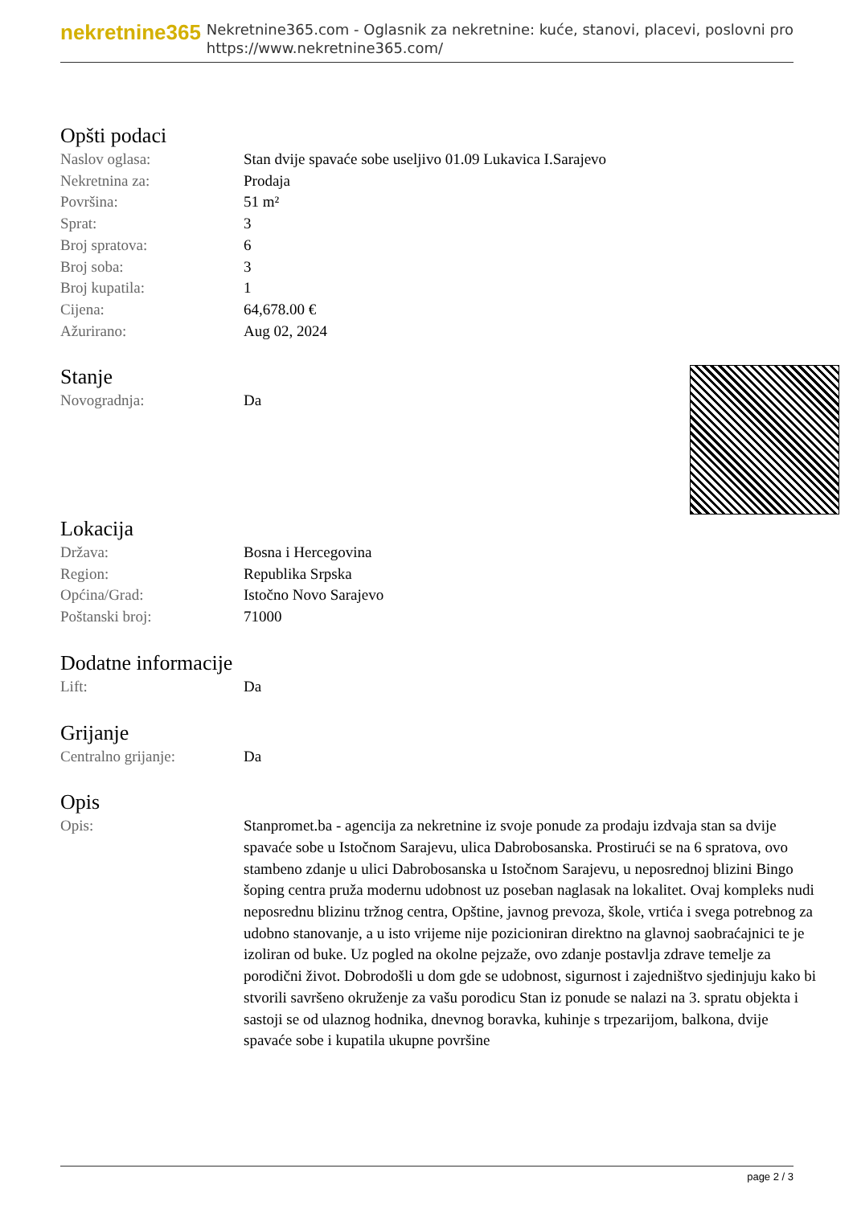nekretnine365
Nekretnine365.com - Oglasnik za nekretnine: kuće, stanovi, placevi, poslovni pro
https://www.nekretnine365.com/
Opšti podaci
| Naslov oglasa: | Stan dvije spavaće sobe useljivo 01.09 Lukavica I.Sarajevo |
| Nekretnina za: | Prodaja |
| Površina: | 51 m² |
| Sprat: | 3 |
| Broj spratova: | 6 |
| Broj soba: | 3 |
| Broj kupatila: | 1 |
| Cijena: | 64,678.00 € |
| Ažurirano: | Aug 02, 2024 |
Stanje
| Novogradnja: | Da |
Lokacija
| Država: | Bosna i Hercegovina |
| Region: | Republika Srpska |
| Općina/Grad: | Istočno Novo Sarajevo |
| Poštanski broj: | 71000 |
Dodatne informacije
| Lift: | Da |
Grijanje
| Centralno grijanje: | Da |
Opis
| Opis: | Stanpromet.ba - agencija za nekretnine iz svoje ponude za prodaju izdvaja stan sa dvije spavaće sobe u Istočnom Sarajevu, ulica Dabrobosanska. Prostirući se na 6 spratova, ovo stambeno zdanje u ulici Dabrobosanska u Istočnom Sarajevu, u neposrednoj blizini Bingo šoping centra pruža modernu udobnost uz poseban naglasak na lokalitet. Ovaj kompleks nudi neposrednu blizinu tržnog centra, Opštine, javnog prevoza, škole, vrtića i svega potrebnog za udobno stanovanje, a u isto vrijeme nije pozicioniran direktno na glavnoj saobraćajnici te je izoliran od buke. Uz pogled na okolne pejzaže, ovo zdanje postavlja zdrave temelje za porodični život. Dobrodošli u dom gde se udobnost, sigurnost i zajedništvo sjedinjuju kako bi stvorili savršeno okruženje za vašu porodicu Stan iz ponude se nalazi na 3. spratu objekta i sastoji se od ulaznog hodnika, dnevnog boravka, kuhinje s trpezarijom, balkona, dvije spavaće sobe i kupatila ukupne površine |
page 2 / 3